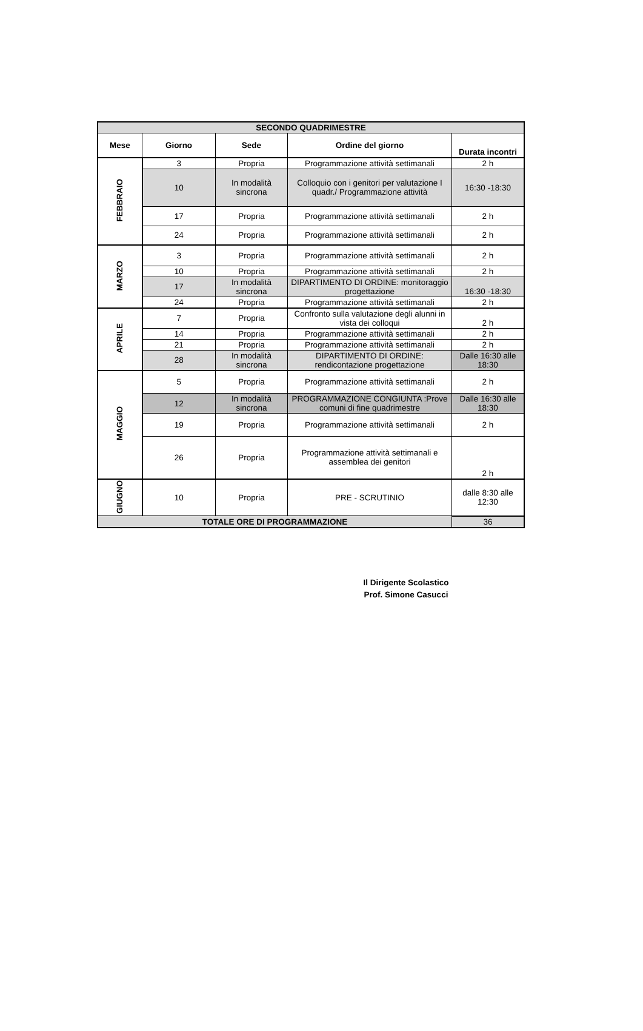| SECONDO QUADRIMESTRE | | | | |
| --- | --- | --- | --- | --- |
| Mese | Giorno | Sede | Ordine del giorno | Durata incontri |
| FEBBRAIO | 3 | Propria | Programmazione attività settimanali | 2 h |
| | 10 | In modalità sincrona | Colloquio con i genitori per valutazione I quadr./ Programmazione attività | 16:30 -18:30 |
| | 17 | Propria | Programmazione attività settimanali | 2 h |
| | 24 | Propria | Programmazione attività settimanali | 2 h |
| MARZO | 3 | Propria | Programmazione attività settimanali | 2 h |
| | 10 | Propria | Programmazione attività settimanali | 2 h |
| | 17 | In modalità sincrona | DIPARTIMENTO DI ORDINE: monitoraggio progettazione | 16:30 -18:30 |
| | 24 | Propria | Programmazione attività settimanali | 2 h |
| APRILE | 7 | Propria | Confronto sulla valutazione degli alunni in vista dei colloqui | 2 h |
| | 14 | Propria | Programmazione attività settimanali | 2 h |
| | 21 | Propria | Programmazione attività settimanali | 2 h |
| | 28 | In modalità sincrona | DIPARTIMENTO DI ORDINE: rendicontazione progettazione | Dalle 16:30 alle 18:30 |
| MAGGIO | 5 | Propria | Programmazione attività settimanali | 2 h |
| | 12 | In modalità sincrona | PROGRAMMAZIONE CONGIUNTA :Prove comuni di fine quadrimestre | Dalle 16:30 alle 18:30 |
| | 19 | Propria | Programmazione attività settimanali | 2 h |
| | 26 | Propria | Programmazione attività settimanali e assemblea dei genitori | 2 h |
| GIUGNO | 10 | Propria | PRE - SCRUTINIO | dalle 8:30 alle 12:30 |
| TOTALE ORE DI PROGRAMMAZIONE | | | | 36 |
Il Dirigente Scolastico
Prof. Simone Casucci